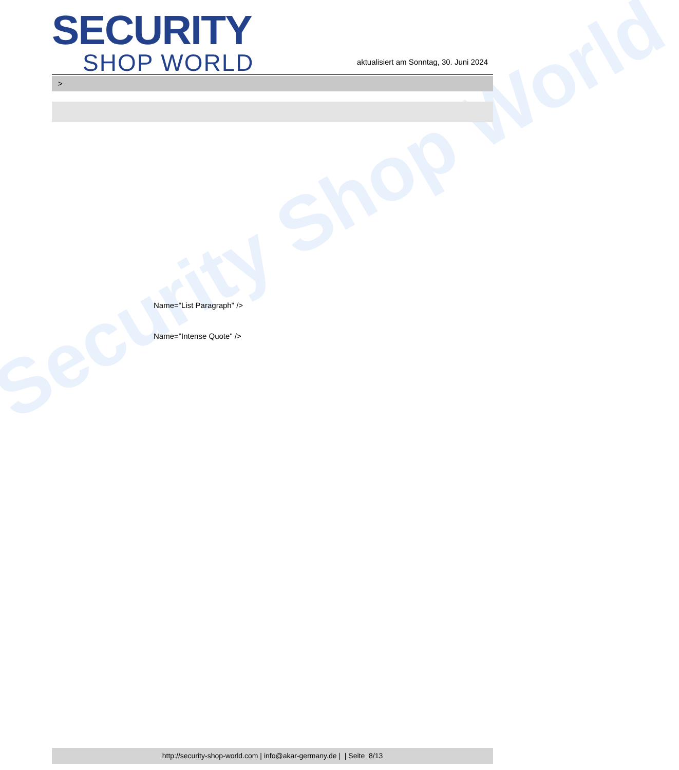Security Shop World
SECURITY
SHOP WORLD
aktualisiert am Sonntag, 30. Juni 2024
>
Name="List Paragraph" />
Name="Intense Quote" />
http://security-shop-world.com | info@akar-germany.de | | Seite 8/13